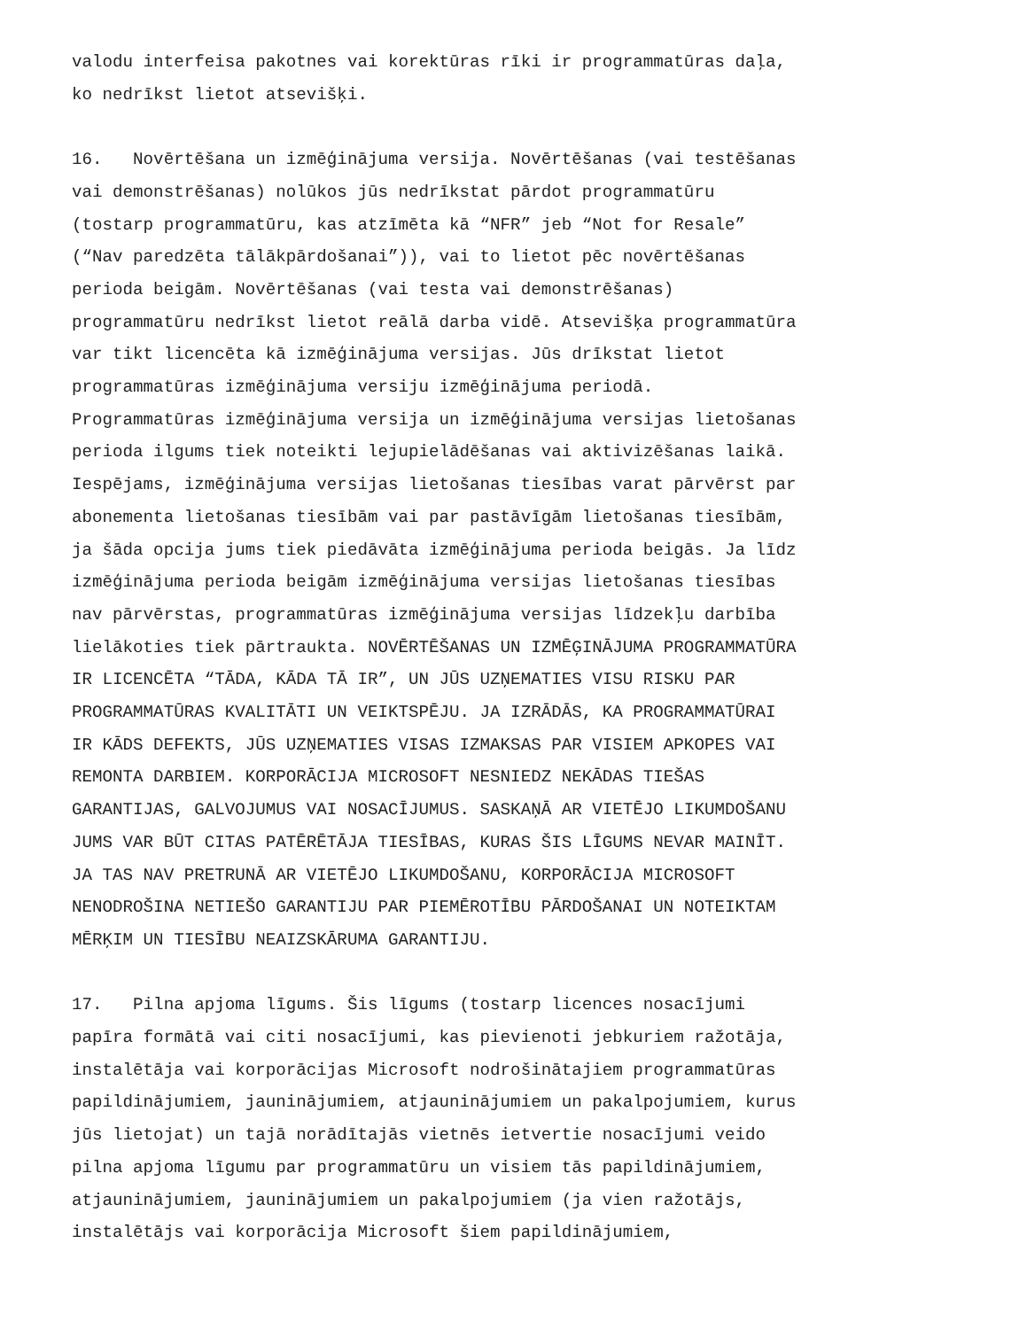valodu interfeisa pakotnes vai korektūras rīki ir programmatūras daļa, ko nedrīkst lietot atsevišķi.
16. Novērtēšana un izmēģinājuma versija. Novērtēšanas (vai testēšanas vai demonstrēšanas) nolūkos jūs nedrīkstat pārdot programmatūru (tostarp programmatūru, kas atzīmēta kā “NFR” jeb “Not for Resale” (“Nav paredzēta tālākpārdošanai”)), vai to lietot pēc novērtēšanas perioda beigām. Novērtēšanas (vai testa vai demonstrēšanas) programmatūru nedrīkst lietot reālā darba vidē. Atsevišķa programmatūra var tikt licencēta kā izmēģinājuma versijas. Jūs drīkstat lietot programmatūras izmēģinājuma versiju izmēģinājuma periodā. Programmatūras izmēģinājuma versija un izmēģinājuma versijas lietošanas perioda ilgums tiek noteikti lejupielādēšanas vai aktivizēšanas laikā. Iespējams, izmēģinājuma versijas lietošanas tiesības varat pārvērst par abonementa lietošanas tiesībām vai par pastāvīgām lietošanas tiesībām, ja šāda opcija jums tiek piedāvāta izmēģinājuma perioda beigās. Ja līdz izmēģinājuma perioda beigām izmēģinājuma versijas lietošanas tiesības nav pārvērstas, programmatūras izmēģinājuma versijas līdzekļu darbība lielākoties tiek pārtraukta. NOVĒRTĒŠANAS UN IZMĒĢINĀJUMA PROGRAMMATŪRA IR LICENCĒTA “TĀDA, KĀDA TĀ IR”, UN JŪS UZŅEMATIES VISU RISKU PAR PROGRAMMATŪRAS KVALITĀTI UN VEIKTSPĒJU. JA IZRĀDĀS, KA PROGRAMMATŪRAI IR KĀDS DEFEKTS, JŪS UZŅEMATIES VISAS IZMAKSAS PAR VISIEM APKOPES VAI REMONTA DARBIEM. KORPORĀCIJA MICROSOFT NESNIEDZ NEKĀDAS TIEŠAS GARANTIJAS, GALVOJUMUS VAI NOSACĪJUMUS. SASKAŅĀ AR VIETĒJO LIKUMDOŠANU JUMS VAR BŪT CITAS PATĒRĒTĀJA TIESĪBAS, KURAS ŠIS LĪGUMS NEVAR MAINĪT. JA TAS NAV PRETRUNĀ AR VIETĒJO LIKUMDOŠANU, KORPORĀCIJA MICROSOFT NENODROŠINA NETIEŠO GARANTIJU PAR PIEMĒROTĪBU PĀRDOŠANAI UN NOTEIKTAM MĒRĶIM UN TIESĪBU NEAIZSKĀRUMA GARANTIJU.
17. Pilna apjoma līgums. Šis līgums (tostarp licences nosacījumi papīra formātā vai citi nosacījumi, kas pievienoti jebkuriem ražotāja, instalētāja vai korporācijas Microsoft nodrošinātajiem programmatūras papildinājumiem, jauninājumiem, atjauninājumiem un pakalpojumiem, kurus jūs lietojat) un tajā norādītajās vietnēs ietvertie nosacījumi veido pilna apjoma līgumu par programmatūru un visiem tās papildinājumiem, atjauninājumiem, jauninājumiem un pakalpojumiem (ja vien ražotājs, instalētājs vai korporācija Microsoft šiem papildinājumiem,